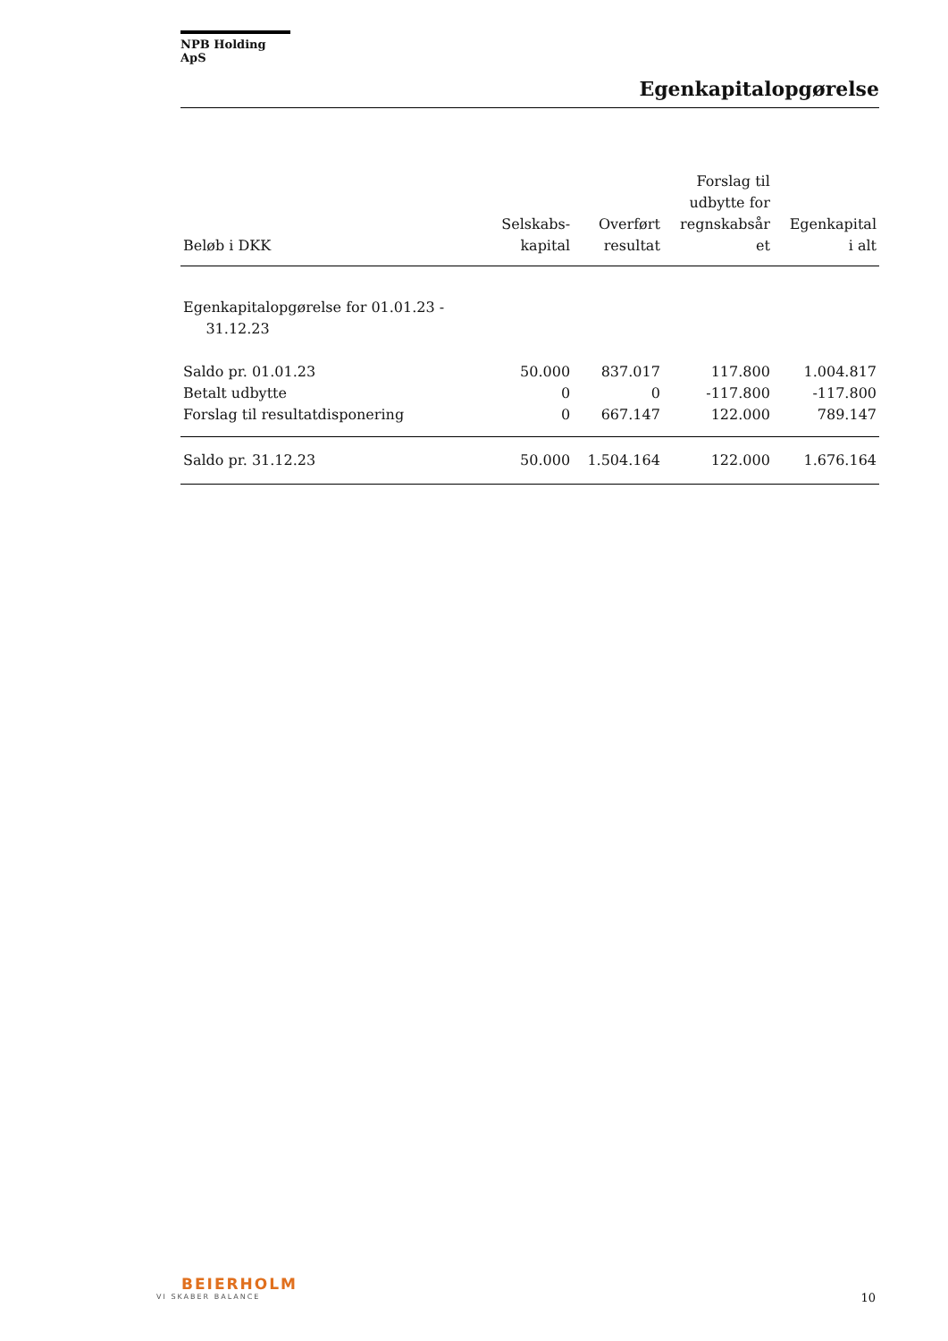NPB Holding ApS
Egenkapitalopgørelse
| Beløb i DKK | Selskabs- kapital | Overført resultat | Forslag til udbytte for regnskabsår et | Egenkapital i alt |
| --- | --- | --- | --- | --- |
| Egenkapitalopgørelse for 01.01.23 - 31.12.23 | | | | |
| Saldo pr. 01.01.23 | 50.000 | 837.017 | 117.800 | 1.004.817 |
| Betalt udbytte | 0 | 0 | -117.800 | -117.800 |
| Forslag til resultatdisponering | 0 | 667.147 | 122.000 | 789.147 |
| Saldo pr. 31.12.23 | 50.000 | 1.504.164 | 122.000 | 1.676.164 |
BEIERHOLM
VI SKABER BALANCE
10